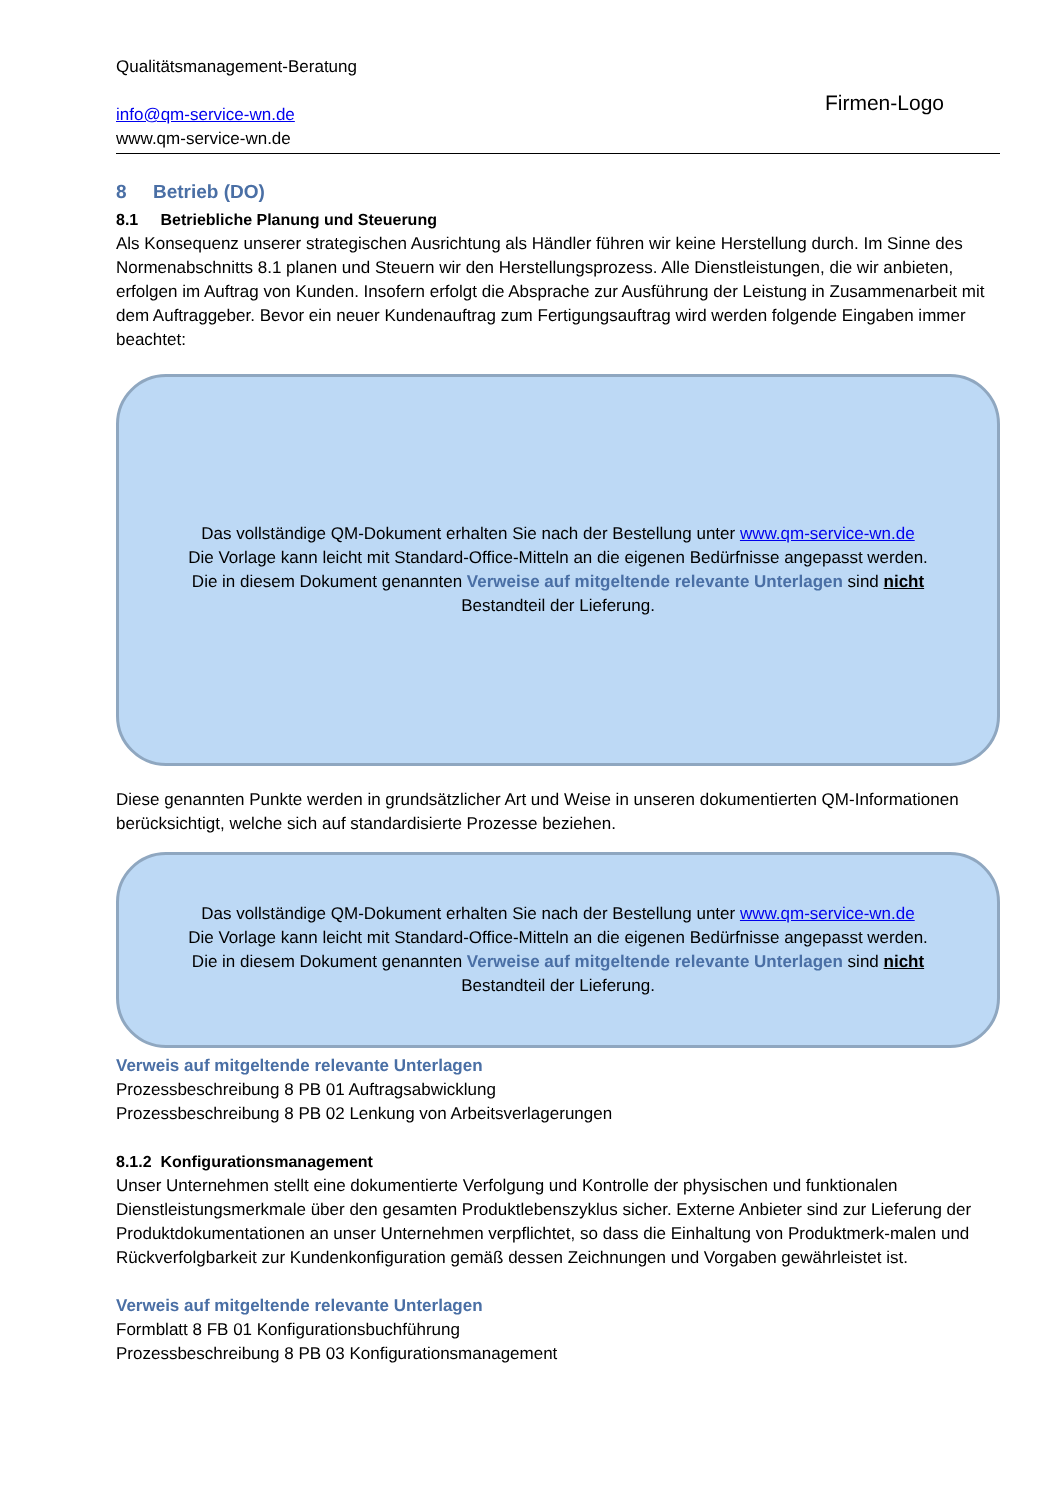Qualitätsmanagement-Beratung
info@qm-service-wn.de
www.qm-service-wn.de
Firmen-Logo
8 Betrieb (DO)
8.1 Betriebliche Planung und Steuerung
Als Konsequenz unserer strategischen Ausrichtung als Händler führen wir keine Herstellung durch. Im Sinne des Normenabschnitts 8.1 planen und Steuern wir den Herstellungsprozess. Alle Dienstleistungen, die wir anbieten, erfolgen im Auftrag von Kunden. Insofern erfolgt die Absprache zur Ausführung der Leistung in Zusammenarbeit mit dem Auftraggeber. Bevor ein neuer Kundenauftrag zum Fertigungsauftrag wird werden folgende Eingaben immer beachtet:
Das vollständige QM-Dokument erhalten Sie nach der Bestellung unter www.qm-service-wn.de
Die Vorlage kann leicht mit Standard-Office-Mitteln an die eigenen Bedürfnisse angepasst werden.
Die in diesem Dokument genannten Verweise auf mitgeltende relevante Unterlagen sind nicht
Bestandteil der Lieferung.
Diese genannten Punkte werden in grundsätzlicher Art und Weise in unseren dokumentierten QM-Informationen berücksichtigt, welche sich auf standardisierte Prozesse beziehen.
Das vollständige QM-Dokument erhalten Sie nach der Bestellung unter www.qm-service-wn.de
Die Vorlage kann leicht mit Standard-Office-Mitteln an die eigenen Bedürfnisse angepasst werden.
Die in diesem Dokument genannten Verweise auf mitgeltende relevante Unterlagen sind nicht
Bestandteil der Lieferung.
Verweis auf mitgeltende relevante Unterlagen
Prozessbeschreibung 8 PB 01 Auftragsabwicklung
Prozessbeschreibung 8 PB 02 Lenkung von Arbeitsverlagerungen
8.1.2 Konfigurationsmanagement
Unser Unternehmen stellt eine dokumentierte Verfolgung und Kontrolle der physischen und funktionalen Dienstleistungsmerkmale über den gesamten Produktlebenszyklus sicher. Externe Anbieter sind zur Lieferung der Produktdokumentationen an unser Unternehmen verpflichtet, so dass die Einhaltung von Produktmerk-malen und Rückverfolgbarkeit zur Kundenkonfiguration gemäß dessen Zeichnungen und Vorgaben gewährleistet ist.
Verweis auf mitgeltende relevante Unterlagen
Formblatt 8 FB 01 Konfigurationsbuchführung
Prozessbeschreibung 8 PB 03 Konfigurationsmanagement